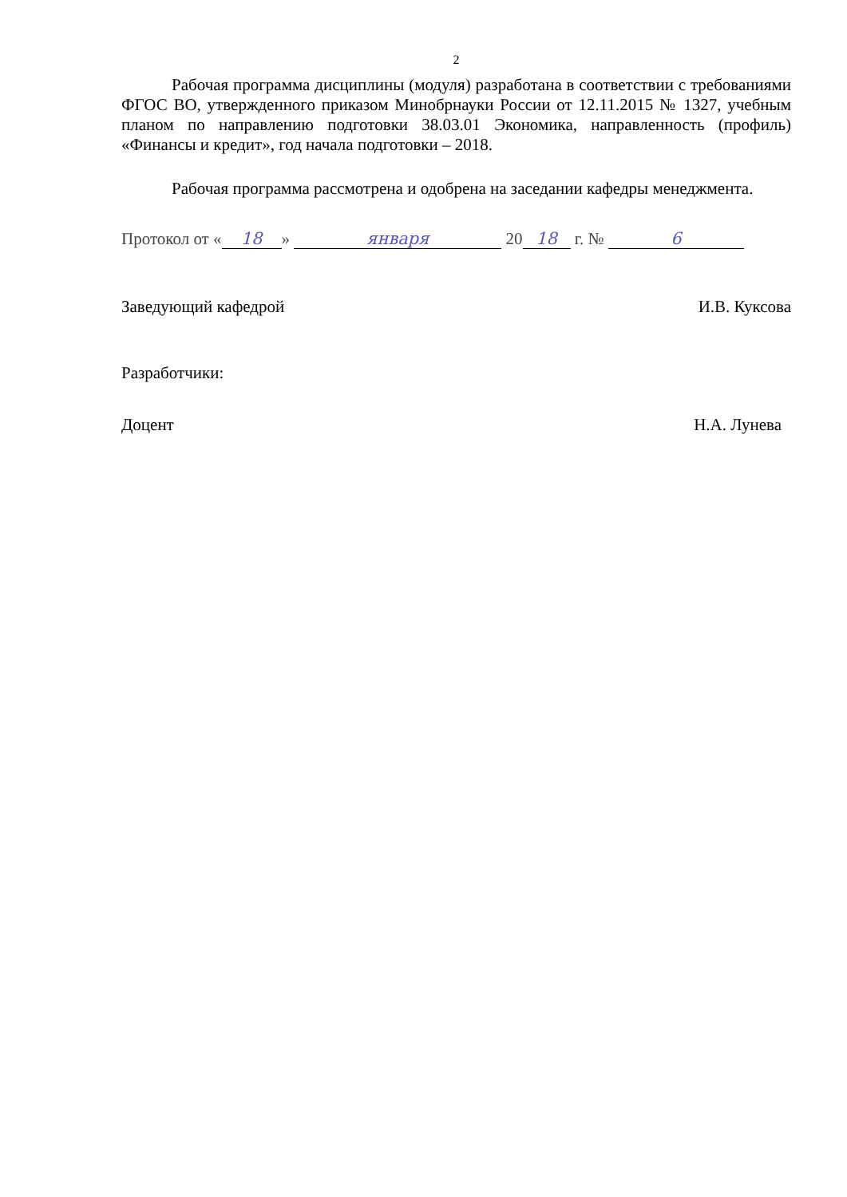2
Рабочая программа дисциплины (модуля) разработана в соответствии с требованиями ФГОС ВО, утвержденного приказом Минобрнауки России от 12.11.2015 № 1327, учебным планом по направлению подготовки 38.03.01 Экономика, направленность (профиль) «Финансы и кредит», год начала подготовки – 2018.
Рабочая программа рассмотрена и одобрена на заседании кафедры менеджмента.
Протокол от « 18 » января 20 18 г. № 6
Заведующий кафедрой И.В. Куксова
Разработчики:
Доцент Н.А. Лунева